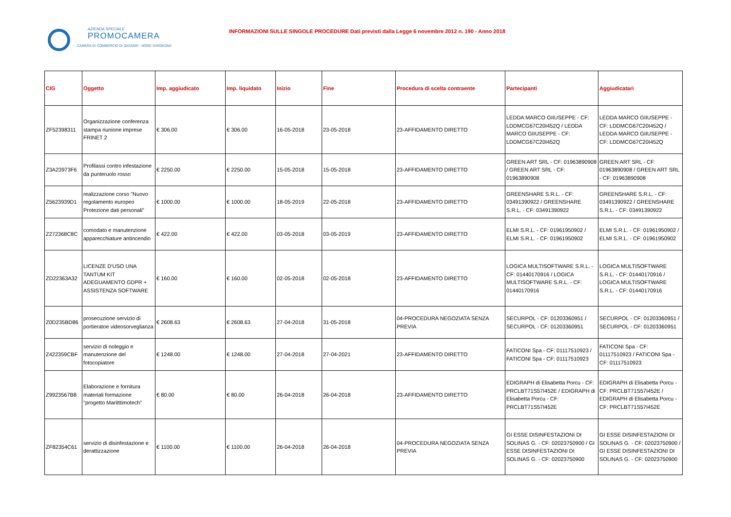AZIENDA SPECIALE
PROMOCAMERA
CAMERA DI COMMERCIO DI SASSARI - NORD SARDEGNA
INFORMAZIONI SULLE SINGOLE PROCEDURE Dati previsti dalla Legge 6 novembre 2012 n. 190 - Anno 2018
| CIG | Oggetto | Imp. aggiudicato | Imp. liquidato | Inizio | Fine | Procedura di scelta contraente | Partecipanti | Aggiudicatari |
| --- | --- | --- | --- | --- | --- | --- | --- | --- |
| ZF52398311 | Organizzazione conferenza stampa riunione imprese FRINET 2 | € 306.00 | € 306.00 | 16-05-2018 | 23-05-2018 | 23-AFFIDAMENTO DIRETTO | LEDDA MARCO GIIUSEPPE - CF: LDDMCG67C20I452Q / LEDDA MARCO GIIUSEPPE - CF: LDDMCG67C20I452Q | LEDDA MARCO GIIUSEPPE - CF: LDDMCG67C20I452Q / LEDDA MARCO GIIUSEPPE - CF: LDDMCG67C20I452Q |
| Z3A23973F6 | Profilassi contro infestazione da punteruolo rosso | € 2250.00 | € 2250.00 | 15-05-2018 | 15-05-2018 | 23-AFFIDAMENTO DIRETTO | GREEN ART SRL - CF: 01963890908 / GREEN ART SRL - CF: 01963890908 | GREEN ART SRL - CF: 01963890908 / GREEN ART SRL - CF: 01963890908 |
| Z5623939D1 | realizzazione corso "Nuovo regolamento europeo Protezione dati personali" | € 1000.00 | € 1000.00 | 18-05-2019 | 22-05-2018 | 23-AFFIDAMENTO DIRETTO | GREENSHARE S.R.L. - CF: 03491390922 / GREENSHARE S.R.L. - CF: 03491390922 | GREENSHARE S.R.L. - CF: 03491390922 / GREENSHARE S.R.L. - CF: 03491390922 |
| Z272368C8C | comodato e manutenzione apparecchiature antincendio | € 422.00 | € 422.00 | 03-05-2018 | 03-05-2019 | 23-AFFIDAMENTO DIRETTO | ELMI S.R.L. - CF: 01961950902 / ELMI S.R.L. - CF: 01961950902 | ELMI S.R.L. - CF: 01961950902 / ELMI S.R.L. - CF: 01961950902 |
| ZD22363A32 | LICENZE D'USO UNA TANTUM KIT ADEGUAMENTO GDPR + ASSISTENZA SOFTWARE | € 160.00 | € 160.00 | 02-05-2018 | 02-05-2018 | 23-AFFIDAMENTO DIRETTO | LOGICA MULTISOFTWARE S.R.L. - CF: 01440170916 / LOGICA MULTISOFTWARE S.R.L. - CF: 01440170916 | LOGICA MULTISOFTWARE S.R.L. - CF: 01440170916 / LOGICA MULTISOFTWARE S.R.L. - CF: 01440170916 |
| Z0D235BD86 | prosecuzione servizio di portieratoe videosorveglianza | € 2608.63 | € 2608.63 | 27-04-2018 | 31-05-2018 | 04-PROCEDURA NEGOZIATA SENZA PREVIA | SECURPOL - CF: 01203360951 / SECURPOL - CF: 01203360951 | SECURPOL - CF: 01203360951 / SECURPOL - CF: 01203360951 |
| Z422359CBF | servizio di noleggio e manutenzione del fotocopiatore | € 1248.00 | € 1248.00 | 27-04-2018 | 27-04-2021 | 23-AFFIDAMENTO DIRETTO | FATICONI Spa - CF: 01117510923 / FATICONI Spa - CF: 01117510923 | FATICONI Spa - CF: 01117510923 / FATICONI Spa - CF: 01117510923 |
| Z9923567B8 | Elaborazione e fornitura materiali formazione "progetto Maritttimotech" | € 80.00 | € 80.00 | 26-04-2018 | 26-04-2018 | 23-AFFIDAMENTO DIRETTO | EDIGRAPH di Elisabetta Porcu - CF: PRCLBT71S57I452E / EDIGRAPH di Elisabetta Porcu - CF: PRCLBT71S57I452E | EDIGRAPH di Elisabetta Porcu - CF: PRCLBT71S57I452E / EDIGRAPH di Elisabetta Porcu - CF: PRCLBT71S57I452E |
| ZF82354C61 | servizio di disinfestazione e derattizzazione | € 1100.00 | € 1100.00 | 26-04-2018 | 26-04-2018 | 04-PROCEDURA NEGOZIATA SENZA PREVIA | GI ESSE DISINFESTAZIONI DI SOLINAS G. - CF: 02023750900 / GI ESSE DISINFESTAZIONI DI SOLINAS G. - CF: 02023750900 | GI ESSE DISINFESTAZIONI DI SOLINAS G. - CF: 02023750900 / GI ESSE DISINFESTAZIONI DI SOLINAS G. - CF: 02023750900 |